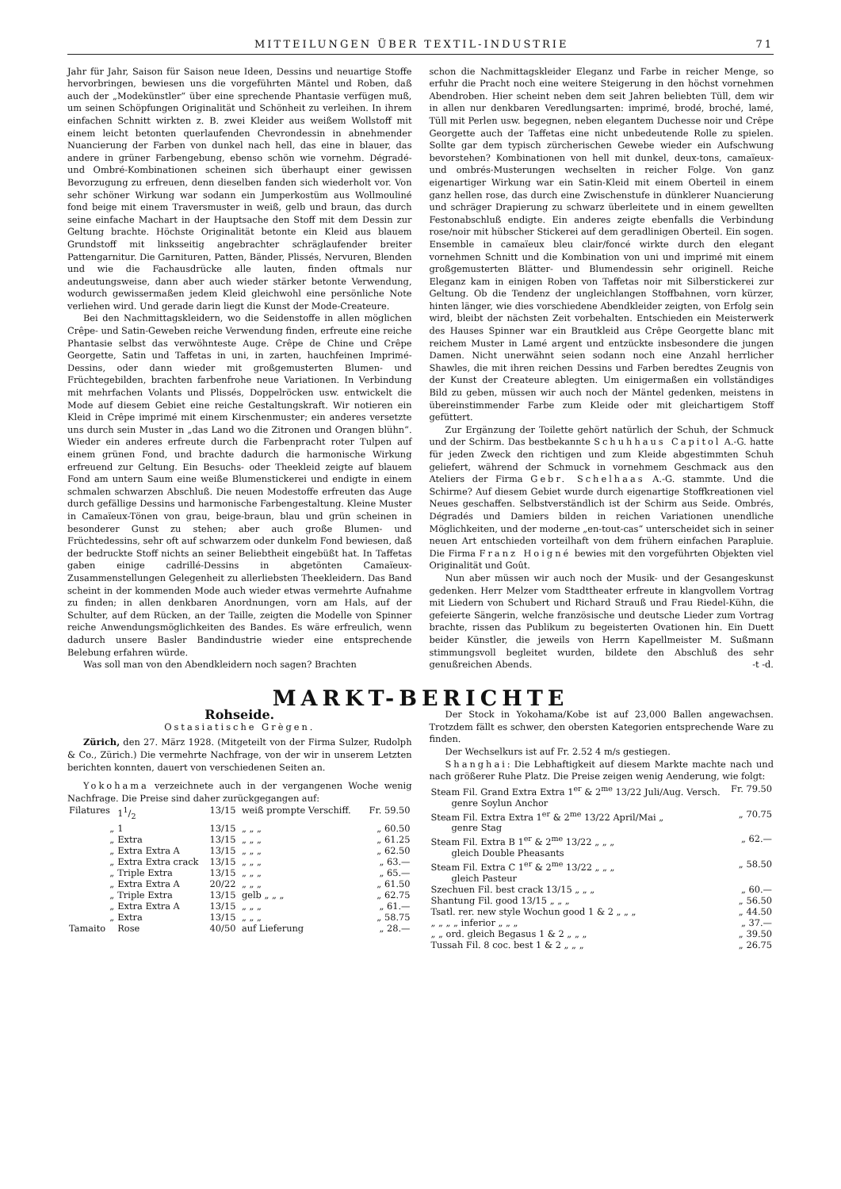MITTEILUNGEN ÜBER TEXTIL-INDUSTRIE 71
Jahr für Jahr, Saison für Saison neue Ideen, Dessins und neuartige Stoffe hervorbringen, bewiesen uns die vorgeführten Mäntel und Roben, daß auch der „Modekünstler“ über eine sprechende Phantasie verfügen muß, um seinen Schöpfungen Originalität und Schönheit zu verleihen. In ihrem einfachen Schnitt wirkten z. B. zwei Kleider aus weißem Wollstoff mit einem leicht betonten querlaufenden Chevrondessin in abnehmender Nuancierung der Farben von dunkel nach hell, das eine in blauer, das andere in grüner Farbengebung, ebenso schön wie vornehm. Dégradé- und Ombré-Kombinationen scheinen sich überhaupt einer gewissen Bevorzugung zu erfreuen, denn dieselben fanden sich wiederholt vor. Von sehr schöner Wirkung war sodann ein Jumperkostüm aus Wollmouliné fond beige mit einem Traversmuster in weiß, gelb und braun, das durch seine einfache Machart in der Hauptsache den Stoff mit dem Dessin zur Geltung brachte. Höchste Originalität betonte ein Kleid aus blauem Grundstoff mit linksseitig angebrachter schräglaufender breiter Pattengarnitur. Die Garnituren, Patten, Bänder, Plissés, Nervuren, Blenden und wie die Fachausdrücke alle lauten, finden oftmals nur andeutungsweise, dann aber auch wieder stärker betonte Verwendung, wodurch gewissermaßen jedem Kleid gleichwohl eine persönliche Note verliehen wird. Und gerade darin liegt die Kunst der Mode-Createure.
Bei den Nachmittagskleidern, wo die Seidenstoffe in allen möglichen Crêpe- und Satin-Geweben reiche Verwendung finden, erfreute eine reiche Phantasie selbst das verwöhnteste Auge. Crêpe de Chine und Crêpe Georgette, Satin und Taffetas in uni, in zarten, hauchfeinen Imprimé-Dessins, oder dann wieder mit großgemusterten Blumen- und Früchtegebilden, brachten farbenfrohe neue Variationen. In Verbindung mit mehrfachen Volants und Plissés, Doppelröcken usw. entwickelt die Mode auf diesem Gebiet eine reiche Gestaltungskraft. Wir notieren ein Kleid in Crêpe imprimé mit einem Kirschenmuster; ein anderes versetzte uns durch sein Muster in „das Land wo die Zitronen und Orangen blühn“. Wieder ein anderes erfreute durch die Farbenpracht roter Tulpen auf einem grünen Fond, und brachte dadurch die harmonische Wirkung erfreuend zur Geltung. Ein Besuchs- oder Theekleid zeigte auf blauem Fond am untern Saum eine weiße Blumenstickerei und endigte in einem schmalen schwarzen Abschluß. Die neuen Modestoffe erfreuten das Auge durch gefällige Dessins und harmonische Farbengestaltung. Kleine Muster in Camaïeux-Tönen von grau, beige-braun, blau und grün scheinen in besonderer Gunst zu stehen; aber auch große Blumen- und Früchtedessins, sehr oft auf schwarzem oder dunkelm Fond bewiesen, daß der bedruckte Stoff nichts an seiner Beliebtheit eingebüßt hat. In Taffetas gaben einige cadrillé-Dessins in abgetönten Camaïeux-Zusammenstellungen Gelegenheit zu allerliebsten Theekleidern. Das Band scheint in der kommenden Mode auch wieder etwas vermehrte Aufnahme zu finden; in allen denkbaren Anordnungen, vorn am Hals, auf der Schulter, auf dem Rücken, an der Taille, zeigten die Modelle von Spinner reiche Anwendungsmöglichkeiten des Bandes. Es wäre erfreulich, wenn dadurch unsere Basler Bandindustrie wieder eine entsprechende Belebung erfahren würde.
Was soll man von den Abendkleidern noch sagen? Brachten
schon die Nachmittagskleider Eleganz und Farbe in reicher Menge, so erfuhr die Pracht noch eine weitere Steigerung in den höchst vornehmen Abendroben. Hier scheint neben dem seit Jahren beliebten Tüll, dem wir in allen nur denkbaren Veredlungsarten: imprimé, brodé, broché, lamé, Tüll mit Perlen usw. begegnen, neben elegantem Duchesse noir und Crêpe Georgette auch der Taffetas eine nicht unbedeutende Rolle zu spielen. Sollte gar dem typisch zürcherischen Gewebe wieder ein Aufschwung bevorstehen? Kombinationen von hell mit dunkel, deux-tons, camaïeux- und ombrés-Musterungen wechselten in reicher Folge. Von ganz eigenartiger Wirkung war ein Satin-Kleid mit einem Oberteil in einem ganz hellen rose, das durch eine Zwischenstufe in dünklerer Nuancierung und schräger Drapierung zu schwarz überleitete und in einem gewellten Festonabschluß endigte. Ein anderes zeigte ebenfalls die Verbindung rose/noir mit hübscher Stickerei auf dem geradlinigen Oberteil. Ein sogen. Ensemble in camaïeux bleu clair/foncé wirkte durch den elegant vornehmen Schnitt und die Kombination von uni und imprimé mit einem großgemusterten Blätter- und Blumendessin sehr originell. Reiche Eleganz kam in einigen Roben von Taffetas noir mit Silberstickerei zur Geltung. Ob die Tendenz der ungleichlangen Stoffbahnen, vorn kürzer, hinten länger, wie dies vorschiedene Abendkleider zeigten, von Erfolg sein wird, bleibt der nächsten Zeit vorbehalten. Entschieden ein Meisterwerk des Hauses Spinner war ein Brautkleid aus Crêpe Georgette blanc mit reichem Muster in Lamé argent und entzückte insbesondere die jungen Damen. Nicht unerwähnt seien sodann noch eine Anzahl herrlicher Shawles, die mit ihren reichen Dessins und Farben beredtes Zeugnis von der Kunst der Createure ablegten. Um einigermaßen ein vollständiges Bild zu geben, müssen wir auch noch der Mäntel gedenken, meistens in übereinstimmender Farbe zum Kleide oder mit gleichartigem Stoff gefüttert.
Zur Ergänzung der Toilette gehört natürlich der Schuh, der Schmuck und der Schirm. Das bestbekannte Schuhhaus Capitol A.-G. hatte für jeden Zweck den richtigen und zum Kleide abgestimmten Schuh geliefert, während der Schmuck in vornehmem Geschmack aus den Ateliers der Firma Gebr. Schelhaas A.-G. stammte. Und die Schirme? Auf diesem Gebiet wurde durch eigenartige Stoffkreationen viel Neues geschaffen. Selbstverständlich ist der Schirm aus Seide. Ombrés, Dégradés und Damiers bilden in reichen Variationen unendliche Möglichkeiten, und der moderne „en-tout-cas“ unterscheidet sich in seiner neuen Art entschieden vorteilhaft von dem frühern einfachen Parapluie. Die Firma Franz Hoigné bewies mit den vorgeführten Objekten viel Originalität und Goût.
Nun aber müssen wir auch noch der Musik- und der Gesangeskunst gedenken. Herr Melzer vom Stadttheater erfreute in klangvollem Vortrag mit Liedern von Schubert und Richard Strauß und Frau Riedel-Kühn, die gefeierte Sängerin, welche französische und deutsche Lieder zum Vortrag brachte, rissen das Publikum zu begeisterten Ovationen hin. Ein Duett beider Künstler, die jeweils von Herrn Kapellmeister M. Sußmann stimmungsvoll begleitet wurden, bildete den Abschluß des sehr genußreichen Abends. -t -d.
MARKT-BERICHTE
Rohseide.
Ostasiatische Grègen.
Zürich, den 27. März 1928. (Mitgeteilt von der Firma Sulzer, Rudolph & Co., Zürich.) Die vermehrte Nachfrage, von der wir in unserem Letzten berichten konnten, dauert von verschiedenen Seiten an.
Yokohama verzeichnete auch in der vergangenen Woche wenig Nachfrage. Die Preise sind daher zurückgegangen auf:
| Filatures | 11/2 | 13/15 | weiß prompte Verschiff. | Fr. 59.50 |
| „ | 1 | 13/15 | „ „ „ | „ 60.50 |
| „ | Extra | 13/15 | „ „ „ | „ 61.25 |
| „ | Extra Extra A | 13/15 | „ „ „ | „ 62.50 |
| „ | Extra Extra crack | 13/15 | „ „ „ | „ 63.— |
| „ | Triple Extra | 13/15 | „ „ „ | „ 65.— |
| „ | Extra Extra A | 20/22 | „ „ „ | „ 61.50 |
| „ | Triple Extra | 13/15 | gelb „ „ „ | „ 62.75 |
| „ | Extra Extra A | 13/15 | „ „ „ | „ 61.— |
| „ | Extra | 13/15 | „ „ „ | „ 58.75 |
| Tamaito | Rose | 40/50 | auf Lieferung | „ 28.— |
Der Stock in Yokohama/Kobe ist auf 23,000 Ballen angewachsen. Trotzdem fällt es schwer, den obersten Kategorien entsprechende Ware zu finden.
Der Wechselkurs ist auf Fr. 2.52 4 m/s gestiegen.
Shanghai: Die Lebhaftigkeit auf diesem Markte machte nach und nach größerer Ruhe Platz. Die Preise zeigen wenig Aenderung, wie folgt:
| Steam Fil. Grand Extra Extra 1<sup>er</sup> & 2<sup>me</sup> 13/22 Juli/Aug. Versch. | Fr. 79.50 |
| genre Soylun Anchor | |
| Steam Fil. Extra Extra 1<sup>er</sup> & 2<sup>me</sup> 13/22 April/Mai „ | „ 70.75 |
| genre Stag | |
| Steam Fil. Extra B 1<sup>er</sup> & 2<sup>me</sup> 13/22 „ „ „ | „ 62.— |
| gleich Double Pheasants | |
| Steam Fil. Extra C 1<sup>er</sup> & 2<sup>me</sup> 13/22 „ „ „ | „ 58.50 |
| gleich Pasteur | |
| Szechuen Fil. best crack 13/15 „ „ „ | „ 60.— |
| Shantung Fil. good 13/15 „ „ „ | „ 56.50 |
| Tsatl. rer. new style Wochun good 1 & 2 „ „ „ | „ 44.50 |
| „ „ „ „ inferior „ „ „ | „ 37.— |
| „ „ ord. gleich Begasus 1 & 2 „ „ „ | „ 39.50 |
| Tussah Fil. 8 coc. best 1 & 2 „ „ „ | „ 26.75 |